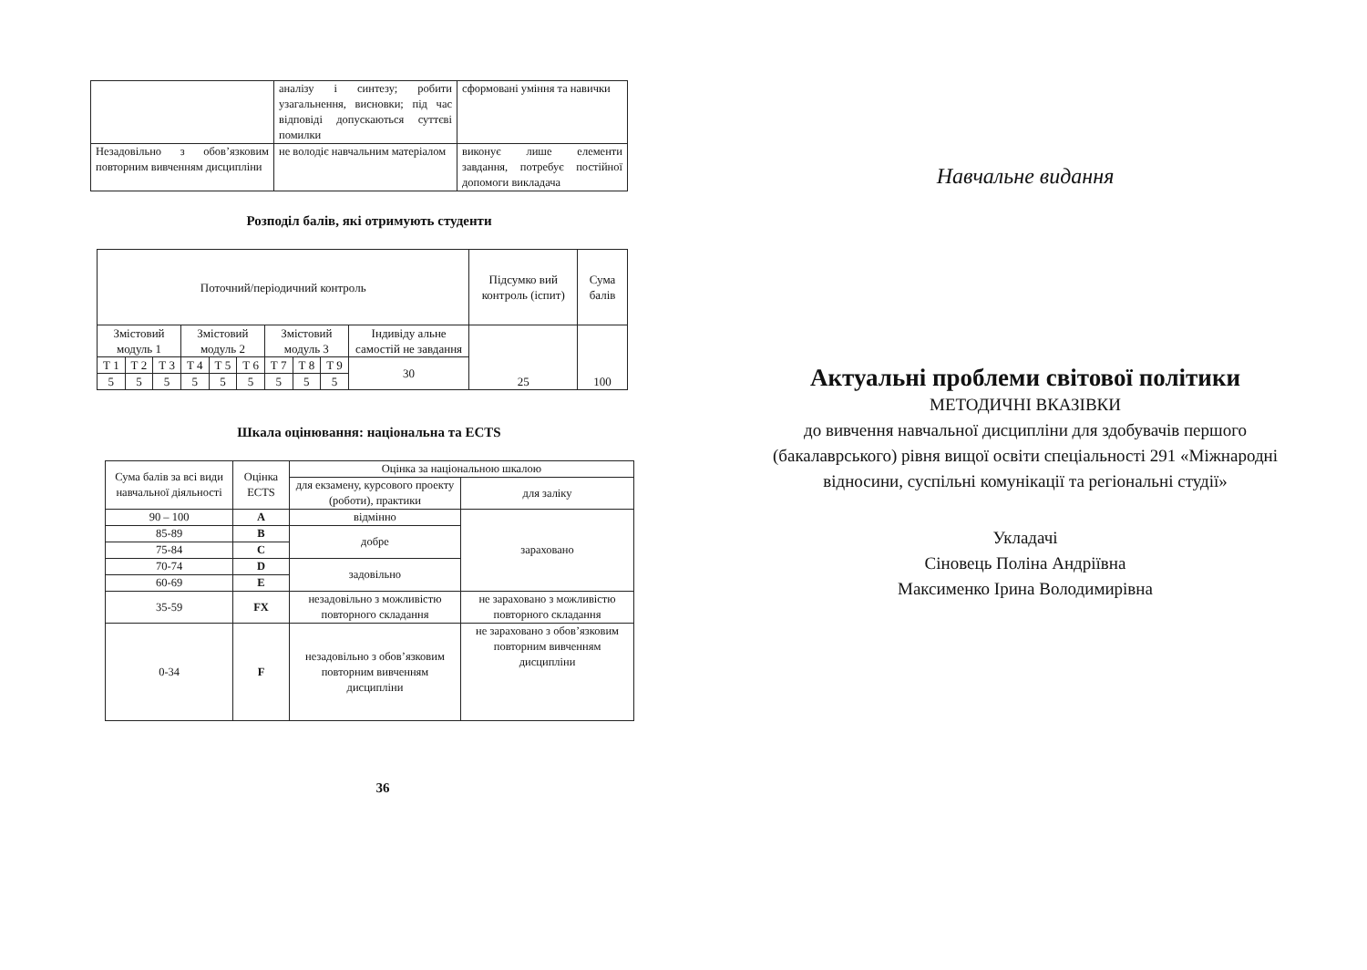| | аналізу і синтезу; робити узагальнення, висновки; під час відповіді допускаються суттєві помилки | сформовані уміння та навички |
| Незадовільно з обов’язковим повторним вивченням дисципліни | не володіє навчальним матеріалом | виконує лише елементи завдання, потребує постійної допомоги викладача |
Розподіл балів, які отримують студенти
| Поточний/періодичний контроль | | | | | | | | | | Підсумко вий контроль (іспит) | Сума балів |
| Змістовий модуль 1 | | | Змістовий модуль 2 | | | Змістовий модуль 3 | | | Індивіду альне самостій не завдання | 25 | 100 |
| Т 1 | Т 2 | Т 3 | Т 4 | Т 5 | Т 6 | Т 7 | Т 8 | Т 9 | 30 | | |
| 5 | 5 | 5 | 5 | 5 | 5 | 5 | 5 | 5 | | | |
Шкала оцінювання: національна та ECTS
| Сума балів за всі види навчальної діяльності | Оцінка ECTS | Оцінка за національною шкалою | |
| | | для екзамену, курсового проекту (роботи), практики | для заліку |
| 90 – 100 | A | відмінно | зараховано |
| 85-89 | B | добре | |
| 75-84 | C | | |
| 70-74 | D | задовільно | |
| 60-69 | E | | |
| 35-59 | FX | незадовільно з можливістю повторного складання | не зараховано з можливістю повторного складання |
| 0-34 | F | незадовільно з обов’язковим повторним вивченням дисципліни | не зараховано з обов’язковим повторним вивченням дисципліни |
36
Навчальне видання
Актуальні проблеми світової політики
МЕТОДИЧНІ ВКАЗІВКИ
до вивчення навчальної дисципліни для здобувачів першого (бакалаврського) рівня вищої освіти спеціальності 291 «Міжнародні відносини, суспільні комунікації та регіональні студії»
Укладачі
Сіновець Поліна Андріївна
Максименко Ірина Володимирівна